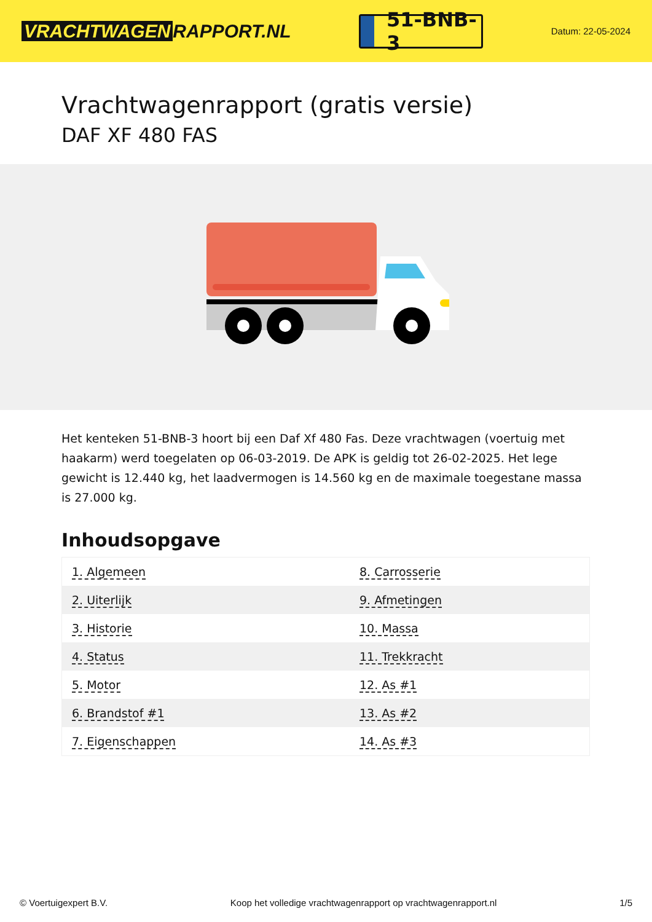VRACHTWAGEN RAPPORT.NL
51-BNB-3
Datum: 22-05-2024
Vrachtwagenrapport (gratis versie)
DAF XF 480 FAS
Het kenteken 51-BNB-3 hoort bij een Daf Xf 480 Fas. Deze vrachtwagen (voertuig met haakarm) werd toegelaten op 06-03-2019. De APK is geldig tot 26-02-2025. Het lege gewicht is 12.440 kg, het laadvermogen is 14.560 kg en de maximale toegestane massa is 27.000 kg.
Inhoudsopgave
| 1. Algemeen | 8. Carrosserie |
| 2. Uiterlijk | 9. Afmetingen |
| 3. Historie | 10. Massa |
| 4. Status | 11. Trekkracht |
| 5. Motor | 12. As #1 |
| 6. Brandstof #1 | 13. As #2 |
| 7. Eigenschappen | 14. As #3 |
© Voertuigexpert B.V. Koop het volledige vrachtwagenrapport op vrachtwagenrapport.nl 1/5